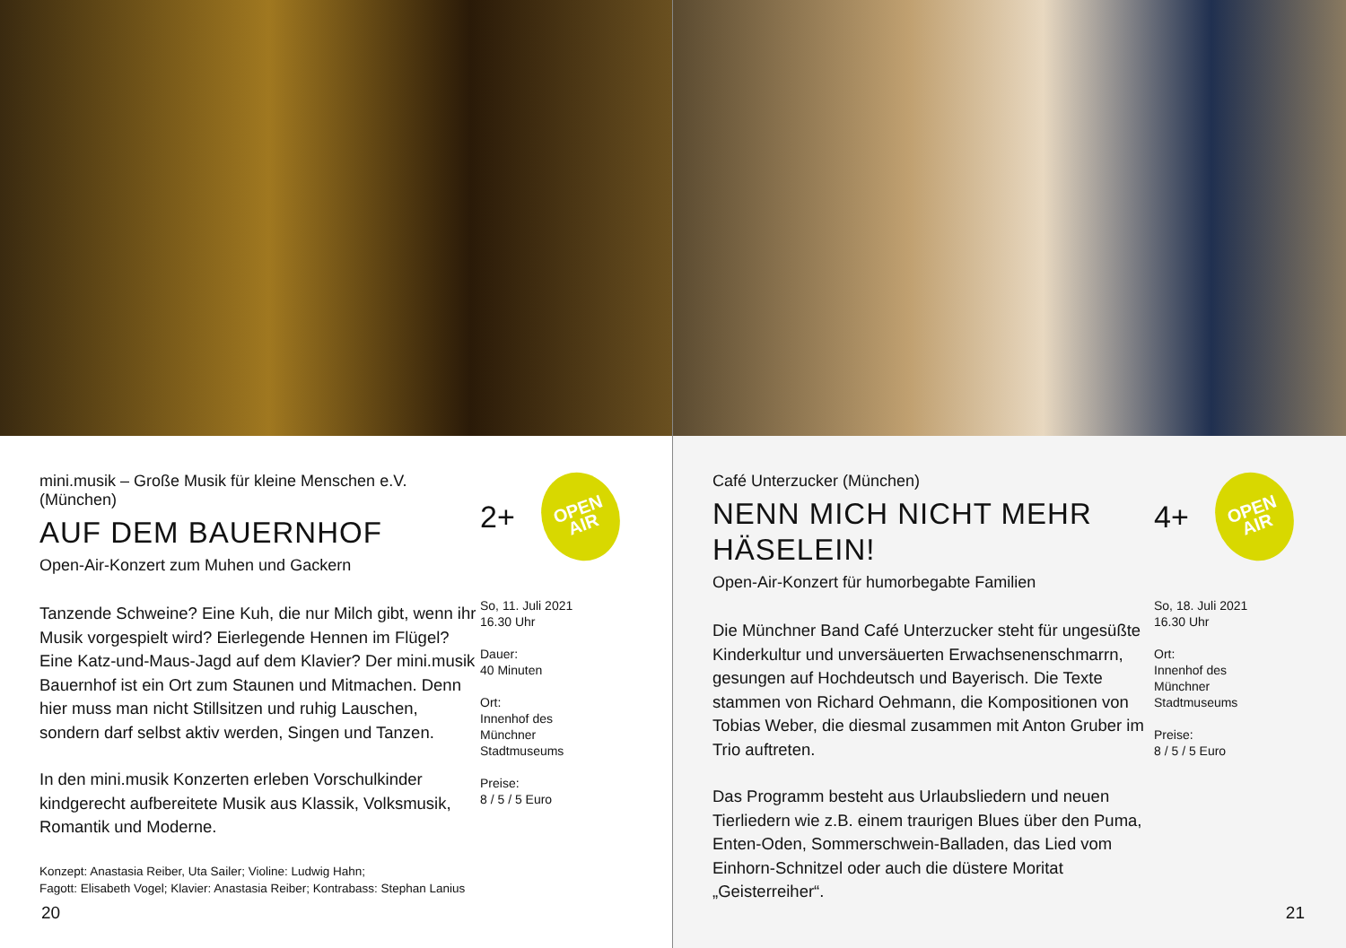mini.musik – Große Musik für kleine Menschen e.V. (München)
AUF DEM BAUERNHOF
Open-Air-Konzert zum Muhen und Gackern
Tanzende Schweine? Eine Kuh, die nur Milch gibt, wenn ihr Musik vorgespielt wird? Eierlegende Hennen im Flügel? Eine Katz-und-Maus-Jagd auf dem Klavier? Der mini.musik Bauernhof ist ein Ort zum Staunen und Mitmachen. Denn hier muss man nicht Stillsitzen und ruhig Lauschen, sondern darf selbst aktiv werden, Singen und Tanzen.
In den mini.musik Konzerten erleben Vorschulkinder kindgerecht aufbereitete Musik aus Klassik, Volksmusik, Romantik und Moderne.
Konzept: Anastasia Reiber, Uta Sailer; Violine: Ludwig Hahn;
Fagott: Elisabeth Vogel; Klavier: Anastasia Reiber; Kontrabass: Stephan Lanius
2+
OPEN
AIR
So, 11. Juli 2021
16.30 Uhr
Dauer:
40 Minuten
Ort:
Innenhof des
Münchner
Stadtmuseums
Preise:
8 / 5 / 5 Euro
20
Café Unterzucker (München)
NENN MICH NICHT MEHR HÄSELEIN!
Open-Air-Konzert für humorbegabte Familien
Die Münchner Band Café Unterzucker steht für ungesüßte Kinderkultur und unversäuerten Erwachsenenschmarrn, gesungen auf Hochdeutsch und Bayerisch. Die Texte stammen von Richard Oehmann, die Kompositionen von Tobias Weber, die diesmal zusammen mit Anton Gruber im Trio auftreten.
Das Programm besteht aus Urlaubsliedern und neuen Tierliedern wie z.B. einem traurigen Blues über den Puma, Enten-Oden, Sommerschwein-Balladen, das Lied vom Einhorn-Schnitzel oder auch die düstere Moritat „Geisterreiher“.
4+
OPEN
AIR
So, 18. Juli 2021
16.30 Uhr
Ort:
Innenhof des
Münchner
Stadtmuseums
Preise:
8 / 5 / 5 Euro
21